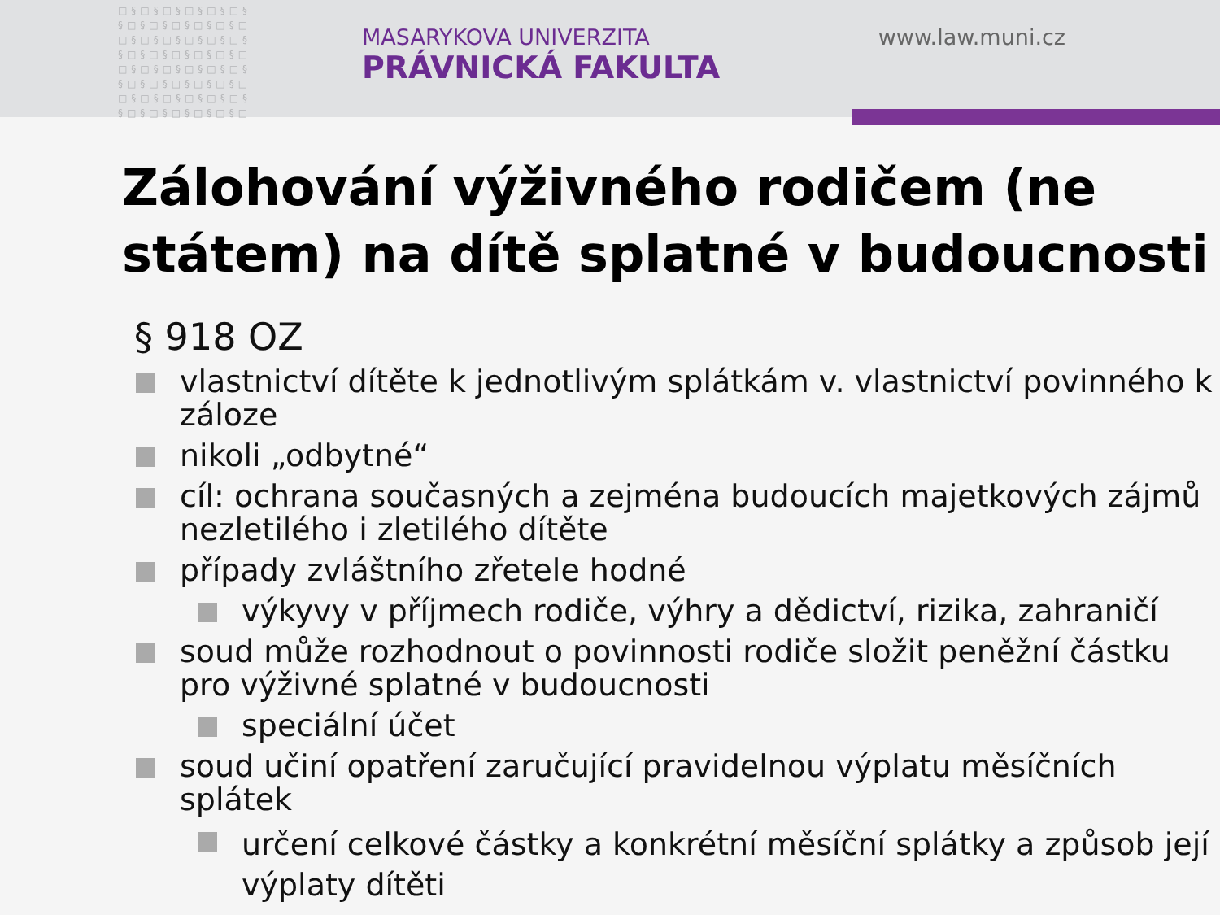□§□§□§□§□§□§
§□§□§□§□§□§□
□§□§□§□§□§□§
§□§□§□§□§□§□
□§□§□§□§□§□§
§□§□§□§□§□§□
□§□§□§□§□§□§
§□§□§□§□§□§□
MASARYKOVA UNIVERZITA
PRÁVNICKÁ FAKULTA
www.law.muni.cz
Zálohování výživného rodičem (ne státem) na dítě splatné v budoucnosti
§ 918 OZ
vlastnictví dítěte k jednotlivým splátkám v. vlastnictví povinného k záloze
nikoli „odbytné“
cíl: ochrana současných a zejména budoucích majetkových zájmů nezletilého i zletilého dítěte
případy zvláštního zřetele hodné
výkyvy v příjmech rodiče, výhry a dědictví, rizika, zahraničí
soud může rozhodnout o povinnosti rodiče složit peněžní částku pro výživné splatné v budoucnosti
speciální účet
soud učiní opatření zaručující pravidelnou výplatu měsíčních splátek
určení celkové částky a konkrétní měsíční splátky a způsob její výplaty dítěti